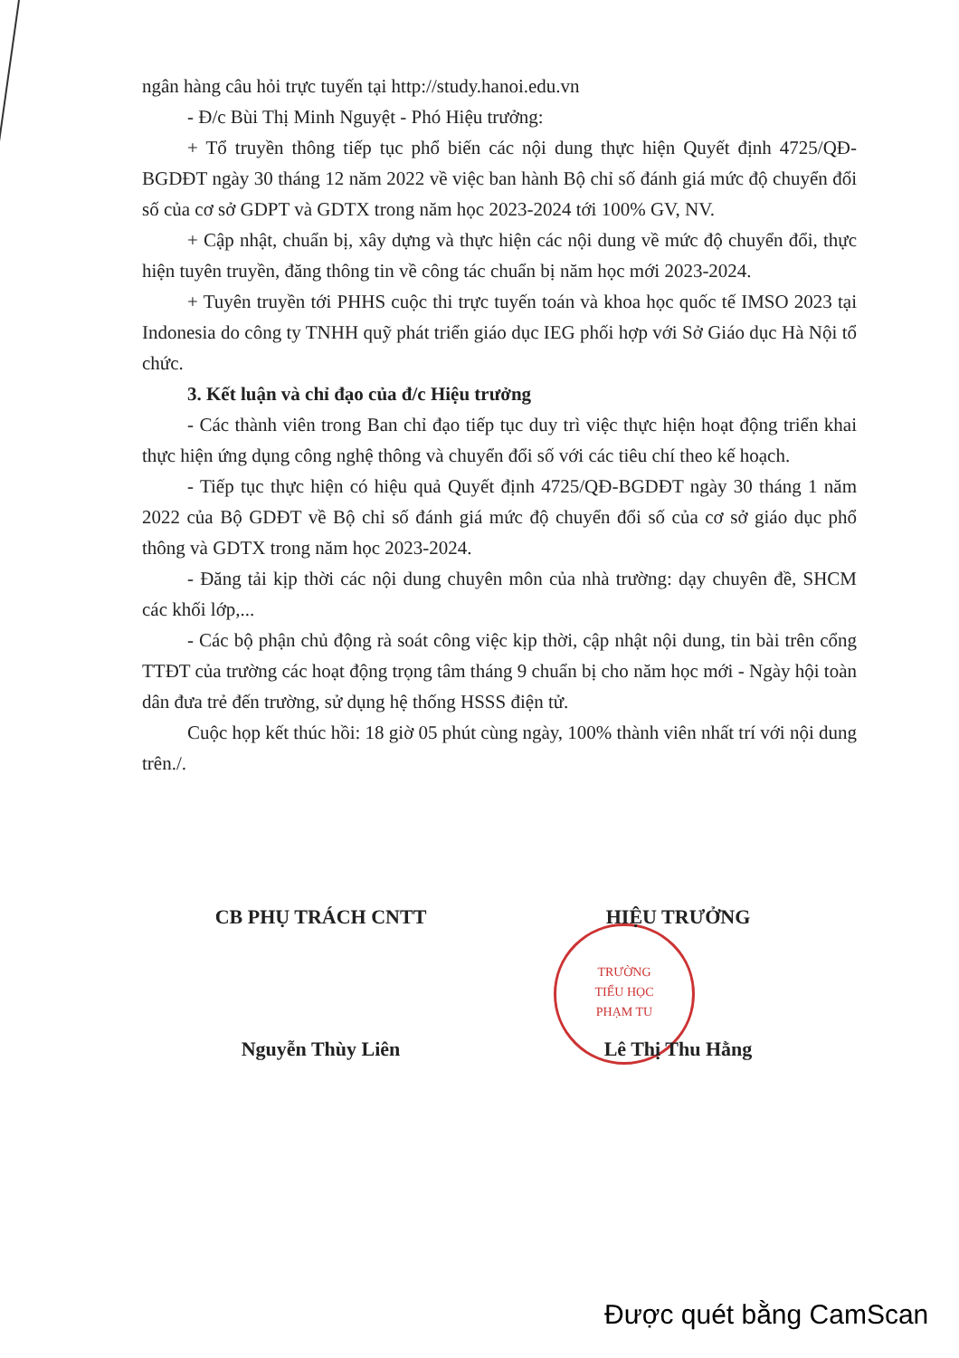ngân hàng câu hỏi trực tuyến tại http://study.hanoi.edu.vn
- Đ/c Bùi Thị Minh Nguyệt - Phó Hiệu trưởng:
+ Tổ truyền thông tiếp tục phổ biến các nội dung thực hiện Quyết định 4725/QĐ-BGDĐT ngày 30 tháng 12 năm 2022 về việc ban hành Bộ chỉ số đánh giá mức độ chuyển đổi số của cơ sở GDPT và GDTX trong năm học 2023-2024 tới 100% GV, NV.
+ Cập nhật, chuẩn bị, xây dựng và thực hiện các nội dung về mức độ chuyển đổi, thực hiện tuyên truyền, đăng thông tin về công tác chuẩn bị năm học mới 2023-2024.
+ Tuyên truyền tới PHHS cuộc thi trực tuyến toán và khoa học quốc tế IMSO 2023 tại Indonesia do công ty TNHH quỹ phát triển giáo dục IEG phối hợp với Sở Giáo dục Hà Nội tổ chức.
3. Kết luận và chỉ đạo của đ/c Hiệu trưởng
- Các thành viên trong Ban chỉ đạo tiếp tục duy trì việc thực hiện hoạt động triển khai thực hiện ứng dụng công nghệ thông và chuyển đổi số với các tiêu chí theo kế hoạch.
- Tiếp tục thực hiện có hiệu quả Quyết định 4725/QĐ-BGDĐT ngày 30 tháng 1 năm 2022 của Bộ GDĐT về Bộ chỉ số đánh giá mức độ chuyển đổi số của cơ sở giáo dục phổ thông và GDTX trong năm học 2023-2024.
- Đăng tải kịp thời các nội dung chuyên môn của nhà trường: dạy chuyên đề, SHCM các khối lớp,...
- Các bộ phận chủ động rà soát công việc kịp thời, cập nhật nội dung, tin bài trên cổng TTĐT của trường các hoạt động trọng tâm tháng 9 chuẩn bị cho năm học mới - Ngày hội toàn dân đưa trẻ đến trường, sử dụng hệ thống HSSS điện tử.
Cuộc họp kết thúc hồi: 18 giờ 05 phút cùng ngày, 100% thành viên nhất trí với nội dung trên./.
TRƯỜNG
TIỂU HỌC
PHẠM TU
CB PHỤ TRÁCH CNTT
Nguyễn Thùy Liên
HIỆU TRƯỞNG
Lê Thị Thu Hằng
Được quét bằng CamScan